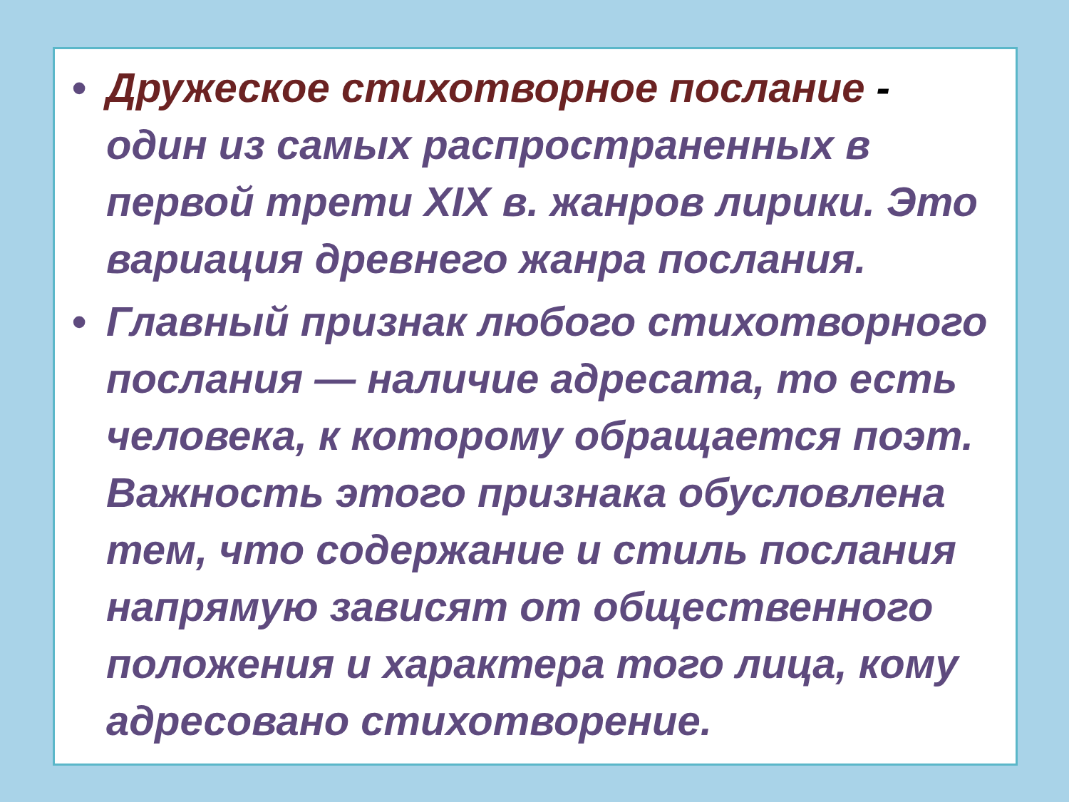• Дружеское стихотворное послание - один из самых распространенных в первой трети XIX в. жанров лирики. Это вариация древнего жанра послания.
• Главный признак любого стихотворного послания — наличие адресата, то есть человека, к которому обращается поэт. Важность этого признака обусловлена тем, что содержание и стиль послания напрямую зависят от общественного положения и характера того лица, кому адресовано стихотворение.